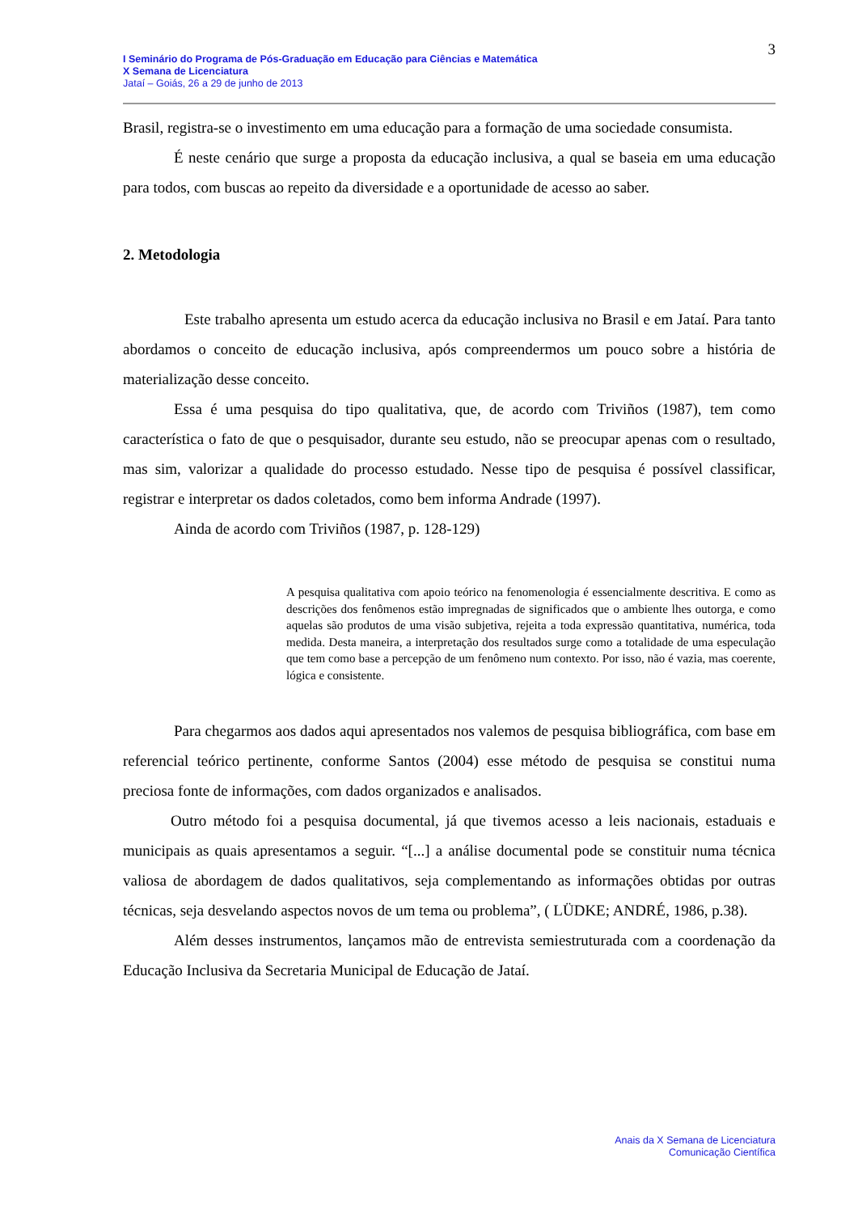3
I Seminário do Programa de Pós-Graduação em Educação para Ciências e Matemática
X Semana de Licenciatura
Jataí – Goiás, 26 a 29 de junho de 2013
Brasil, registra-se o investimento em uma educação para a formação de uma sociedade consumista.
É neste cenário que surge a proposta da educação inclusiva, a qual se baseia em uma educação para todos, com buscas ao repeito da diversidade e a oportunidade de acesso ao saber.
2. Metodologia
Este trabalho apresenta um estudo acerca da educação inclusiva no Brasil e em Jataí. Para tanto abordamos o conceito de educação inclusiva, após compreendermos um pouco sobre a história de materialização desse conceito.
Essa é uma pesquisa do tipo qualitativa, que, de acordo com Triviños (1987), tem como característica o fato de que o pesquisador, durante seu estudo, não se preocupar apenas com o resultado, mas sim, valorizar a qualidade do processo estudado. Nesse tipo de pesquisa é possível classificar, registrar e interpretar os dados coletados, como bem informa Andrade (1997).
Ainda de acordo com Triviños (1987, p. 128-129)
A pesquisa qualitativa com apoio teórico na fenomenologia é essencialmente descritiva. E como as descrições dos fenômenos estão impregnadas de significados que o ambiente lhes outorga, e como aquelas são produtos de uma visão subjetiva, rejeita a toda expressão quantitativa, numérica, toda medida. Desta maneira, a interpretação dos resultados surge como a totalidade de uma especulação que tem como base a percepção de um fenômeno num contexto. Por isso, não é vazia, mas coerente, lógica e consistente.
Para chegarmos aos dados aqui apresentados nos valemos de pesquisa bibliográfica, com base em referencial teórico pertinente, conforme Santos (2004) esse método de pesquisa se constitui numa preciosa fonte de informações, com dados organizados e analisados.
Outro método foi a pesquisa documental, já que tivemos acesso a leis nacionais, estaduais e municipais as quais apresentamos a seguir. “[...] a análise documental pode se constituir numa técnica valiosa de abordagem de dados qualitativos, seja complementando as informações obtidas por outras técnicas, seja desvelando aspectos novos de um tema ou problema”, ( LÜDKE; ANDRÉ, 1986, p.38).
Além desses instrumentos, lançamos mão de entrevista semiestruturada com a coordenação da Educação Inclusiva da Secretaria Municipal de Educação de Jataí.
Anais da X Semana de Licenciatura
Comunicação Científica